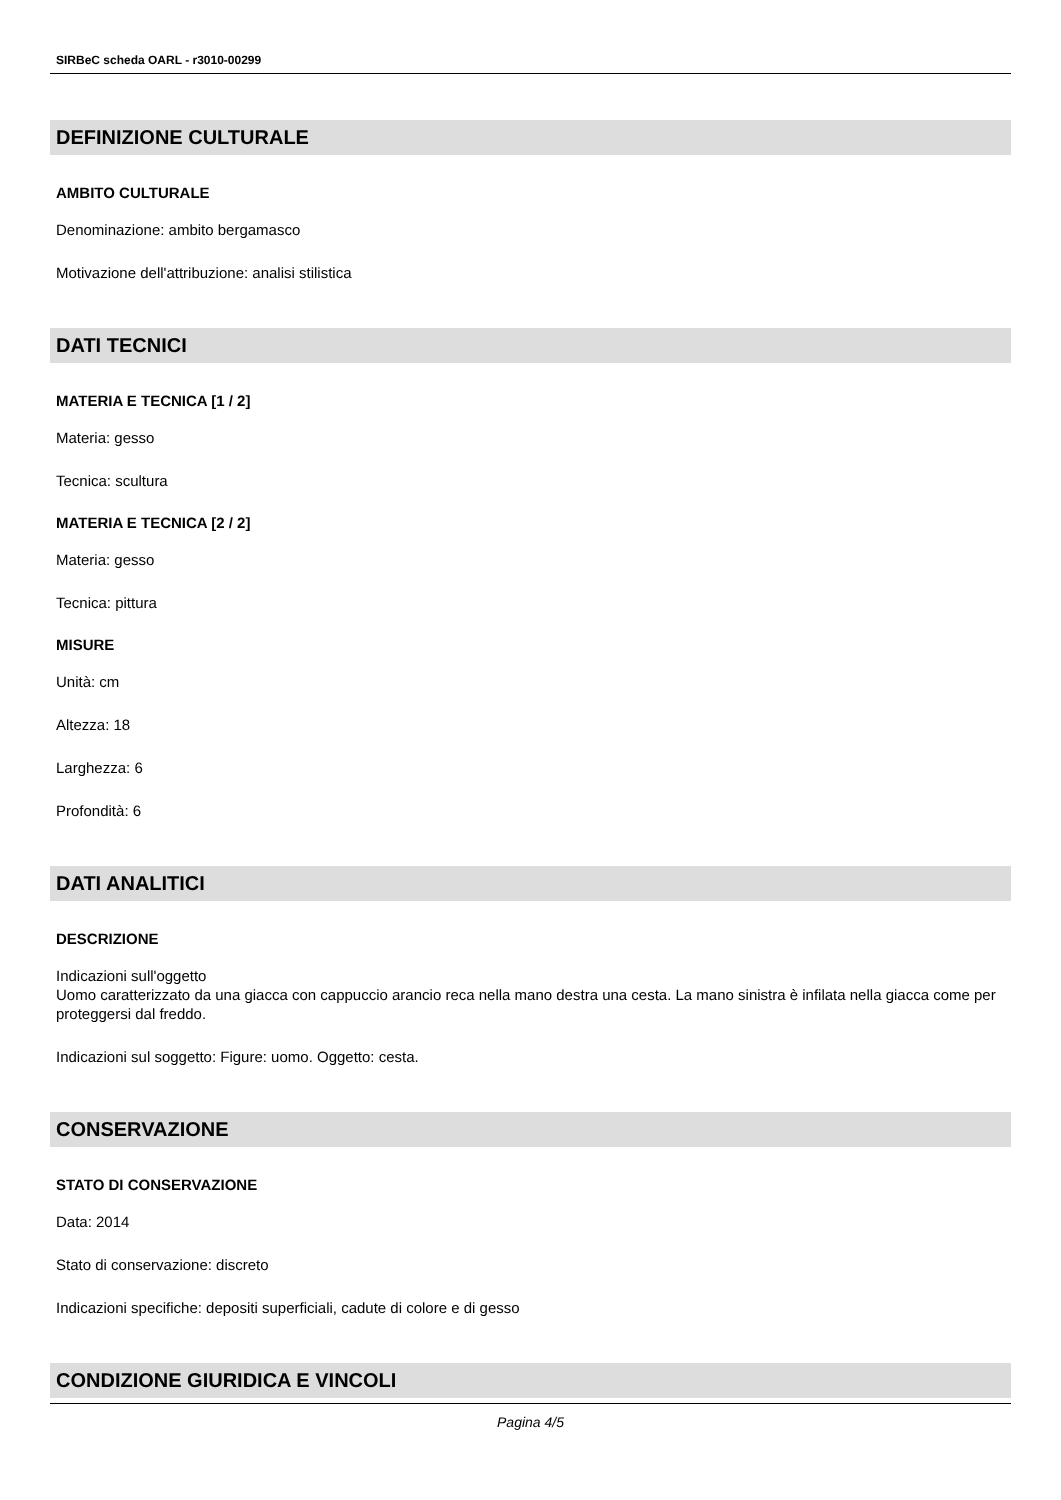SIRBeC scheda OARL - r3010-00299
DEFINIZIONE CULTURALE
AMBITO CULTURALE
Denominazione: ambito bergamasco
Motivazione dell'attribuzione: analisi stilistica
DATI TECNICI
MATERIA E TECNICA [1 / 2]
Materia: gesso
Tecnica: scultura
MATERIA E TECNICA [2 / 2]
Materia: gesso
Tecnica: pittura
MISURE
Unità: cm
Altezza: 18
Larghezza: 6
Profondità: 6
DATI ANALITICI
DESCRIZIONE
Indicazioni sull'oggetto
Uomo caratterizzato da una giacca con cappuccio arancio reca nella mano destra una cesta. La mano sinistra è infilata nella giacca come per proteggersi dal freddo.
Indicazioni sul soggetto: Figure: uomo. Oggetto: cesta.
CONSERVAZIONE
STATO DI CONSERVAZIONE
Data: 2014
Stato di conservazione: discreto
Indicazioni specifiche: depositi superficiali, cadute di colore e di gesso
CONDIZIONE GIURIDICA E VINCOLI
Pagina 4/5